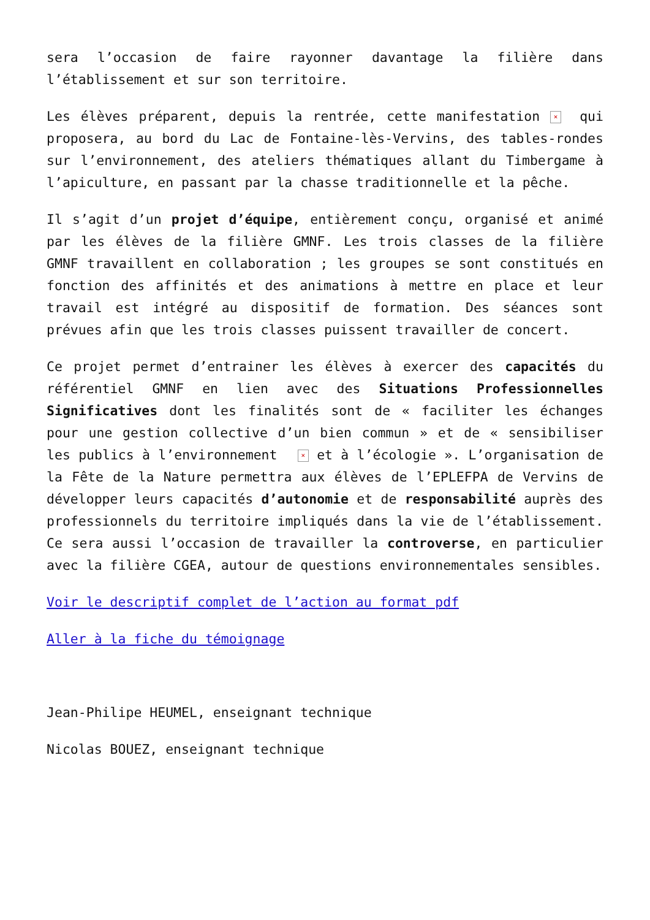sera l’occasion de faire rayonner davantage la filière dans l’établissement et sur son territoire.
Les élèves préparent, depuis la rentrée, cette manifestation × qui proposera, au bord du Lac de Fontaine-lès-Vervins, des tables-rondes sur l’environnement, des ateliers thématiques allant du Timbergame à l’apiculture, en passant par la chasse traditionnelle et la pêche.
Il s’agit d’un projet d’équipe, entièrement conçu, organisé et animé par les élèves de la filière GMNF. Les trois classes de la filière GMNF travaillent en collaboration ; les groupes se sont constitués en fonction des affinités et des animations à mettre en place et leur travail est intégré au dispositif de formation. Des séances sont prévues afin que les trois classes puissent travailler de concert.
Ce projet permet d’entrainer les élèves à exercer des capacités du référentiel GMNF en lien avec des Situations Professionnelles Significatives dont les finalités sont de « faciliter les échanges pour une gestion collective d’un bien commun » et de « sensibiliser les publics à l’environnement × et à l’écologie ». L’organisation de la Fête de la Nature permettra aux élèves de l’EPLEFPA de Vervins de développer leurs capacités d’autonomie et de responsabilité auprès des professionnels du territoire impliqués dans la vie de l’établissement. Ce sera aussi l’occasion de travailler la controverse, en particulier avec la filière CGEA, autour de questions environnementales sensibles.
Voir le descriptif complet de l’action au format pdf
Aller à la fiche du témoignage
Jean-Philipe HEUMEL, enseignant technique
Nicolas BOUEZ, enseignant technique